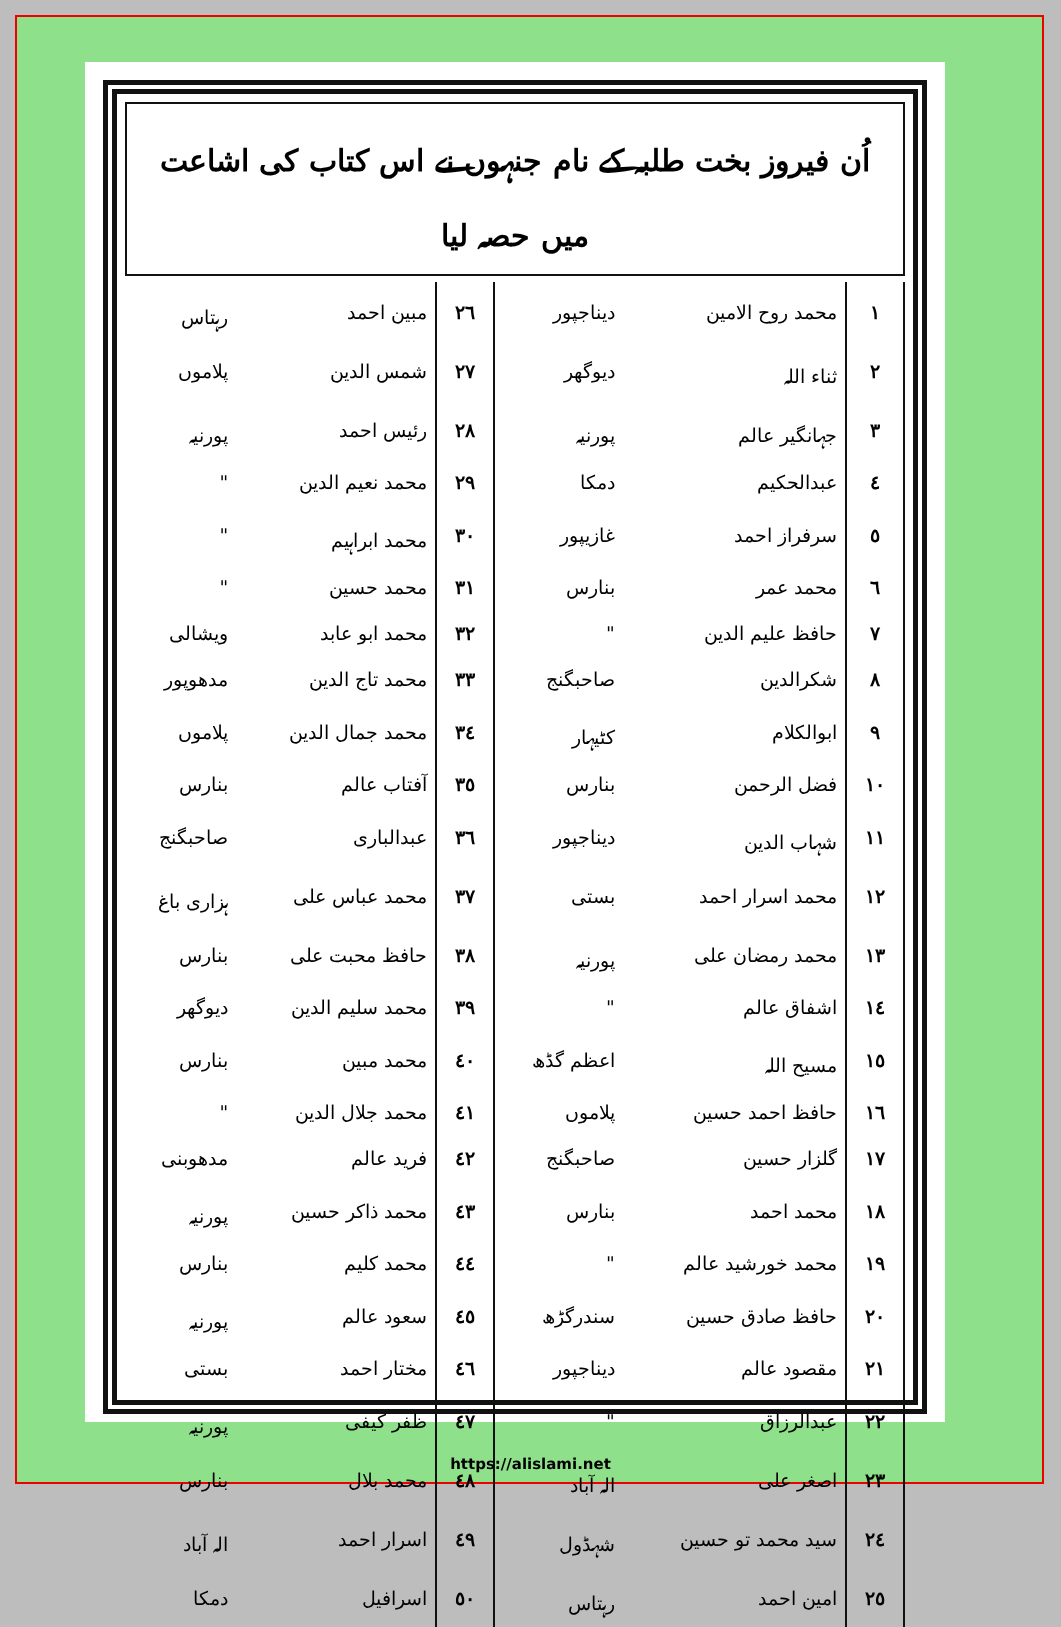اُن فیروز بخت طلبہ کے نام جنہوں نے اس کتاب کی اشاعت میں حصہ لیا
| ١ | محمد روح الامین | دیناجپور | ٢٦ | مبین احمد | رہتاس |
| ٢ | ثناء اللہ | دیوگھر | ٢٧ | شمس الدین | پلاموں |
| ٣ | جہانگیر عالم | پورنیہ | ٢٨ | رئیس احمد | پورنیہ |
| ٤ | عبدالحکیم | دمکا | ٢٩ | محمد نعیم الدین | " |
| ٥ | سرفراز احمد | غازیپور | ٣٠ | محمد ابراہیم | " |
| ٦ | محمد عمر | بنارس | ٣١ | محمد حسین | " |
| ٧ | حافظ علیم الدین | " | ٣٢ | محمد ابو عابد | ویشالی |
| ٨ | شکرالدین | صاحبگنج | ٣٣ | محمد تاج الدین | مدھوپور |
| ٩ | ابوالکلام | کٹیہار | ٣٤ | محمد جمال الدین | پلاموں |
| ١٠ | فضل الرحمن | بنارس | ٣٥ | آفتاب عالم | بنارس |
| ١١ | شہاب الدین | دیناجپور | ٣٦ | عبدالباری | صاحبگنج |
| ١٢ | محمد اسرار احمد | بستی | ٣٧ | محمد عباس علی | ہزاری باغ |
| ١٣ | محمد رمضان علی | پورنیہ | ٣٨ | حافظ محبت علی | بنارس |
| ١٤ | اشفاق عالم | " | ٣٩ | محمد سلیم الدین | دیوگھر |
| ١٥ | مسیح اللہ | اعظم گڈھ | ٤٠ | محمد مبین | بنارس |
| ١٦ | حافظ احمد حسین | پلاموں | ٤١ | محمد جلال الدین | " |
| ١٧ | گلزار حسین | صاحبگنج | ٤٢ | فرید عالم | مدھوبنی |
| ١٨ | محمد احمد | بنارس | ٤٣ | محمد ذاکر حسین | پورنیہ |
| ١٩ | محمد خورشید عالم | " | ٤٤ | محمد کلیم | بنارس |
| ٢٠ | حافظ صادق حسین | سندرگڑھ | ٤٥ | سعود عالم | پورنیہ |
| ٢١ | مقصود عالم | دیناجپور | ٤٦ | مختار احمد | بستی |
| ٢٢ | عبدالرزاق | " | ٤٧ | ظفر کیفی | پورنیہ |
| ٢٣ | اصغر علی | الہ آباد | ٤٨ | محمد بلال | بنارس |
| ٢٤ | سید محمد تو حسین | شہڈول | ٤٩ | اسرار احمد | الہ آباد |
| ٢٥ | امین احمد | رہتاس | ٥٠ | اسرافیل | دمکا |
https://alislami.net